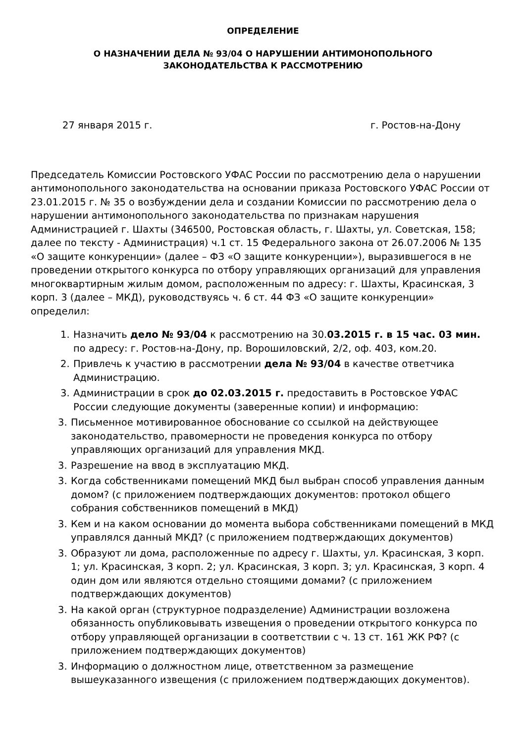ОПРЕДЕЛЕНИЕ
О НАЗНАЧЕНИИ ДЕЛА № 93/04 О НАРУШЕНИИ АНТИМОНОПОЛЬНОГО
ЗАКОНОДАТЕЛЬСТВА К РАССМОТРЕНИЮ
27 января 2015 г. г. Ростов-на-Дону
Председатель Комиссии Ростовского УФАС России по рассмотрению дела о нарушении антимонопольного законодательства на основании приказа Ростовского УФАС России от 23.01.2015 г. № 35 о возбуждении дела и создании Комиссии по рассмотрению дела о нарушении антимонопольного законодательства по признакам нарушения Администрацией г. Шахты (346500, Ростовская область, г. Шахты, ул. Советская, 158; далее по тексту - Администрация) ч.1 ст. 15 Федерального закона от 26.07.2006 № 135 «О защите конкуренции» (далее – ФЗ «О защите конкуренции»), выразившегося в не проведении открытого конкурса по отбору управляющих организаций для управления многоквартирным жилым домом, расположенным по адресу: г. Шахты, Красинская, 3 корп. 3 (далее – МКД), руководствуясь ч. 6 ст. 44 ФЗ «О защите конкуренции» определил:
1. Назначить дело № 93/04 к рассмотрению на 30.03.2015 г. в 15 час. 03 мин. по адресу: г. Ростов-на-Дону, пр. Ворошиловский, 2/2, оф. 403, ком.20.
2. Привлечь к участию в рассмотрении дела № 93/04 в качестве ответчика Администрацию.
3. Администрации в срок до 02.03.2015 г. предоставить в Ростовское УФАС России следующие документы (заверенные копии) и информацию:
3. Письменное мотивированное обоснование со ссылкой на действующее законодательство, правомерности не проведения конкурса по отбору управляющих организаций для управления МКД.
3. Разрешение на ввод в эксплуатацию МКД.
3. Когда собственниками помещений МКД был выбран способ управления данным домом? (с приложением подтверждающих документов: протокол общего собрания собственников помещений в МКД)
3. Кем и на каком основании до момента выбора собственниками помещений в МКД управлялся данный МКД? (с приложением подтверждающих документов)
3. Образуют ли дома, расположенные по адресу г. Шахты, ул. Красинская, 3 корп. 1; ул. Красинская, 3 корп. 2; ул. Красинская, 3 корп. 3; ул. Красинская, 3 корп. 4 один дом или являются отдельно стоящими домами? (с приложением подтверждающих документов)
3. На какой орган (структурное подразделение) Администрации возложена обязанность опубликовывать извещения о проведении открытого конкурса по отбору управляющей организации в соответствии с ч. 13 ст. 161 ЖК РФ? (с приложением подтверждающих документов)
3. Информацию о должностном лице, ответственном за размещение вышеуказанного извещения (с приложением подтверждающих документов).